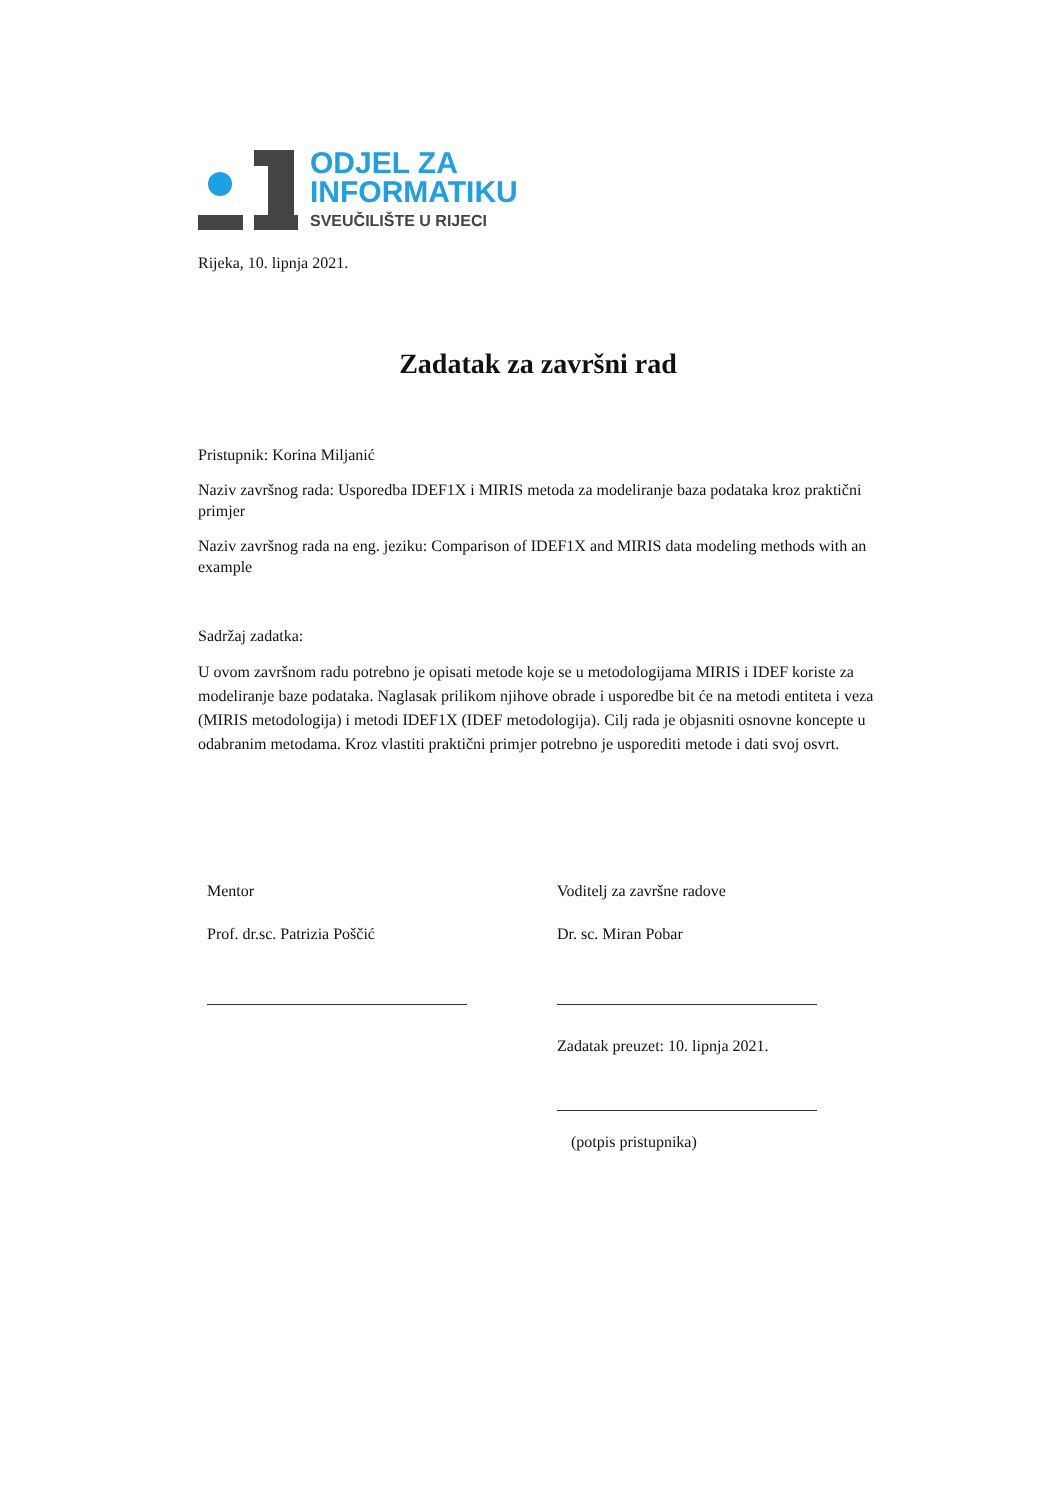ODJEL ZA
INFORMATIKU
SVEUČILIŠTE U RIJECI
Rijeka, 10. lipnja 2021.
Zadatak za završni rad
Pristupnik: Korina Miljanić
Naziv završnog rada: Usporedba IDEF1X i MIRIS metoda za modeliranje baza podataka kroz praktični primjer
Naziv završnog rada na eng. jeziku: Comparison of IDEF1X and MIRIS data modeling methods with an example
Sadržaj zadatka:
U ovom završnom radu potrebno je opisati metode koje se u metodologijama MIRIS i IDEF koriste za modeliranje baze podataka. Naglasak prilikom njihove obrade i usporedbe bit će na metodi entiteta i veza (MIRIS metodologija) i metodi IDEF1X (IDEF metodologija). Cilj rada je objasniti osnovne koncepte u odabranim metodama. Kroz vlastiti praktični primjer potrebno je usporediti metode i dati svoj osvrt.
Mentor
Prof. dr.sc. Patrizia Poščić
Voditelj za završne radove
Dr. sc. Miran Pobar
Zadatak preuzet: 10. lipnja 2021.
(potpis pristupnika)